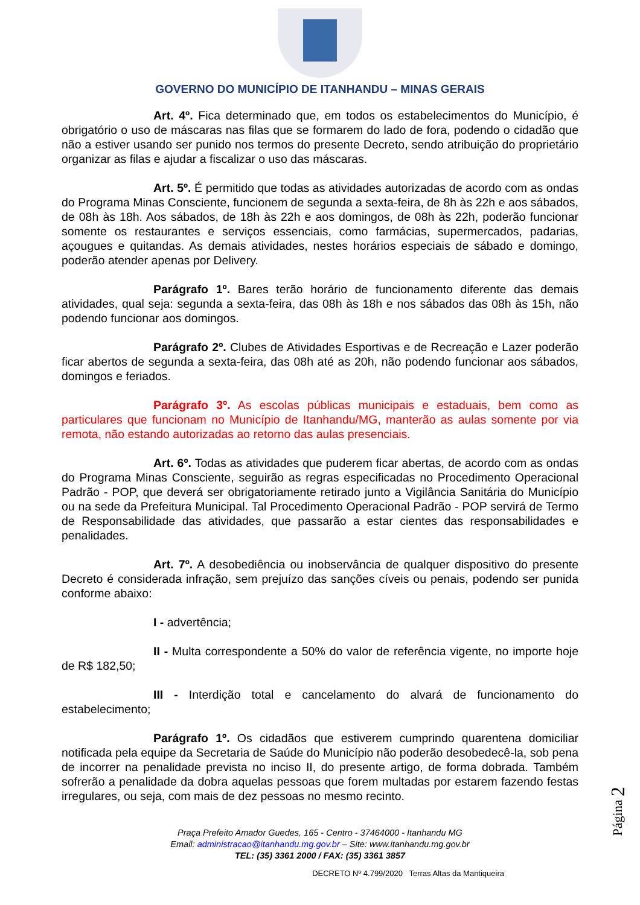GOVERNO DO MUNICÍPIO DE ITANHANDU – MINAS GERAIS
Art. 4º. Fica determinado que, em todos os estabelecimentos do Município, é obrigatório o uso de máscaras nas filas que se formarem do lado de fora, podendo o cidadão que não a estiver usando ser punido nos termos do presente Decreto, sendo atribuição do proprietário organizar as filas e ajudar a fiscalizar o uso das máscaras.
Art. 5º. É permitido que todas as atividades autorizadas de acordo com as ondas do Programa Minas Consciente, funcionem de segunda a sexta-feira, de 8h às 22h e aos sábados, de 08h às 18h. Aos sábados, de 18h às 22h e aos domingos, de 08h às 22h, poderão funcionar somente os restaurantes e serviços essenciais, como farmácias, supermercados, padarias, açougues e quitandas. As demais atividades, nestes horários especiais de sábado e domingo, poderão atender apenas por Delivery.
Parágrafo 1º. Bares terão horário de funcionamento diferente das demais atividades, qual seja: segunda a sexta-feira, das 08h às 18h e nos sábados das 08h às 15h, não podendo funcionar aos domingos.
Parágrafo 2º. Clubes de Atividades Esportivas e de Recreação e Lazer poderão ficar abertos de segunda a sexta-feira, das 08h até as 20h, não podendo funcionar aos sábados, domingos e feriados.
Parágrafo 3º. As escolas públicas municipais e estaduais, bem como as particulares que funcionam no Município de Itanhandu/MG, manterão as aulas somente por via remota, não estando autorizadas ao retorno das aulas presenciais.
Art. 6º. Todas as atividades que puderem ficar abertas, de acordo com as ondas do Programa Minas Consciente, seguirão as regras especificadas no Procedimento Operacional Padrão - POP, que deverá ser obrigatoriamente retirado junto a Vigilância Sanitária do Município ou na sede da Prefeitura Municipal. Tal Procedimento Operacional Padrão - POP servirá de Termo de Responsabilidade das atividades, que passarão a estar cientes das responsabilidades e penalidades.
Art. 7º. A desobediência ou inobservância de qualquer dispositivo do presente Decreto é considerada infração, sem prejuízo das sanções cíveis ou penais, podendo ser punida conforme abaixo:
I - advertência;
II - Multa correspondente a 50% do valor de referência vigente, no importe hoje de R$ 182,50;
III - Interdição total e cancelamento do alvará de funcionamento do estabelecimento;
Parágrafo 1º. Os cidadãos que estiverem cumprindo quarentena domiciliar notificada pela equipe da Secretaria de Saúde do Município não poderão desobedecê-la, sob pena de incorrer na penalidade prevista no inciso II, do presente artigo, de forma dobrada. Também sofrerão a penalidade da dobra aquelas pessoas que forem multadas por estarem fazendo festas irregulares, ou seja, com mais de dez pessoas no mesmo recinto.
Página 2
Praça Prefeito Amador Guedes, 165 - Centro - 37464000 - Itanhandu MG
Email: administracao@itanhandu.mg.gov.br – Site: www.itanhandu.mg.gov.br
TEL: (35) 3361 2000 / FAX: (35) 3361 3857
DECRETO Nº 4.799/2020 Terras Altas da Mantiqueira